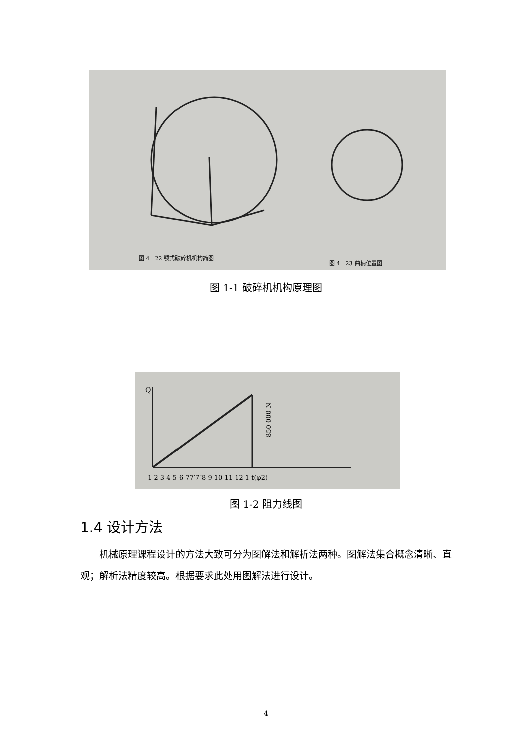图 4－22 颚式破碎机机构简图
图 4－23 曲柄位置图
图 1-1 破碎机机构原理图
Q
850 000 N
1 2 3 4 5 6 77′7″8 9 10 11 12 1 t(φ2)
图 1-2 阻力线图
1.4 设计方法
机械原理课程设计的方法大致可分为图解法和解析法两种。图解法集合概念清晰、直观；解析法精度较高。根据要求此处用图解法进行设计。
4